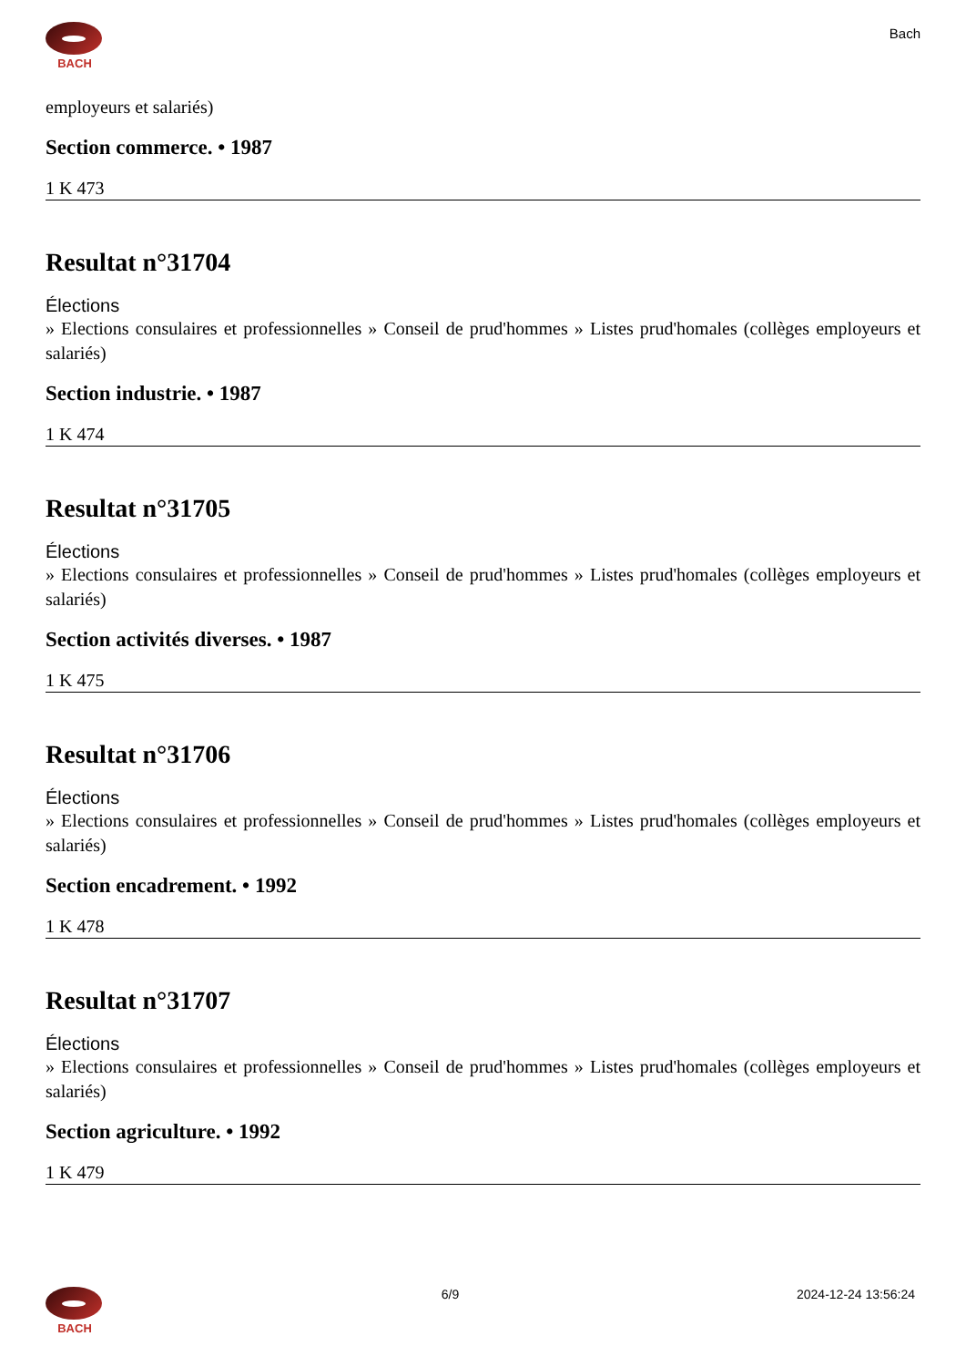BACH
Bach
employeurs et salariés)
Section commerce. • 1987
1 K 473
Resultat n°31704
Élections
» Elections consulaires et professionnelles » Conseil de prud'hommes » Listes prud'homales (collèges employeurs et salariés)
Section industrie. • 1987
1 K 474
Resultat n°31705
Élections
» Elections consulaires et professionnelles » Conseil de prud'hommes » Listes prud'homales (collèges employeurs et salariés)
Section activités diverses. • 1987
1 K 475
Resultat n°31706
Élections
» Elections consulaires et professionnelles » Conseil de prud'hommes » Listes prud'homales (collèges employeurs et salariés)
Section encadrement. • 1992
1 K 478
Resultat n°31707
Élections
» Elections consulaires et professionnelles » Conseil de prud'hommes » Listes prud'homales (collèges employeurs et salariés)
Section agriculture. • 1992
1 K 479
BACH 6/9 2024-12-24 13:56:24